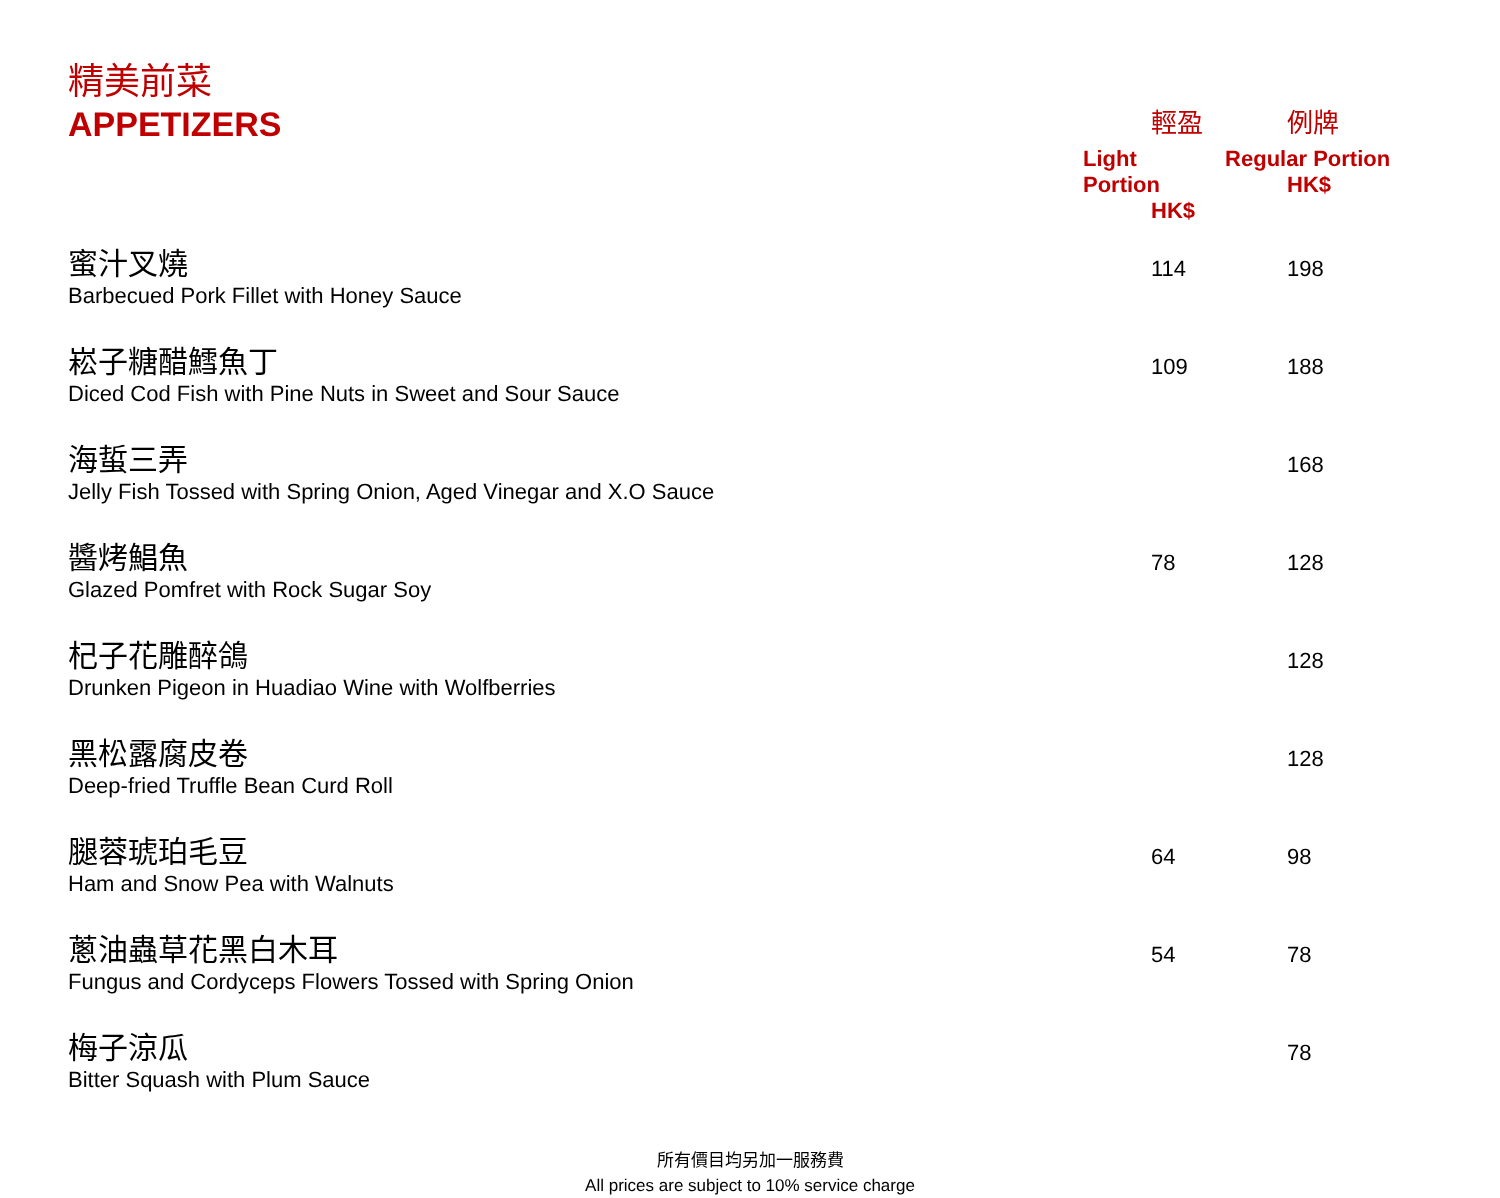| 精美前菜 APPETIZERS | 輕盈 Light Portion HK$ | 例牌 Regular Portion HK$ |
| 蜜汁叉燒 Barbecued Pork Fillet with Honey Sauce | 114 | 198 |
| 崧子糖醋鱈魚丁 Diced Cod Fish with Pine Nuts in Sweet and Sour Sauce | 109 | 188 |
| 海蜇三弄 Jelly Fish Tossed with Spring Onion, Aged Vinegar and X.O Sauce | | 168 |
| 醬烤鯧魚 Glazed Pomfret with Rock Sugar Soy | 78 | 128 |
| 杞子花雕醉鴿 Drunken Pigeon in Huadiao Wine with Wolfberries | | 128 |
| 黑松露腐皮卷 Deep-fried Truffle Bean Curd Roll | | 128 |
| 腿蓉琥珀毛豆 Ham and Snow Pea with Walnuts | 64 | 98 |
| 蔥油蟲草花黑白木耳 Fungus and Cordyceps Flowers Tossed with Spring Onion | 54 | 78 |
| 梅子涼瓜 Bitter Squash with Plum Sauce | | 78 |
所有價目均另加一服務費
All prices are subject to 10% service charge